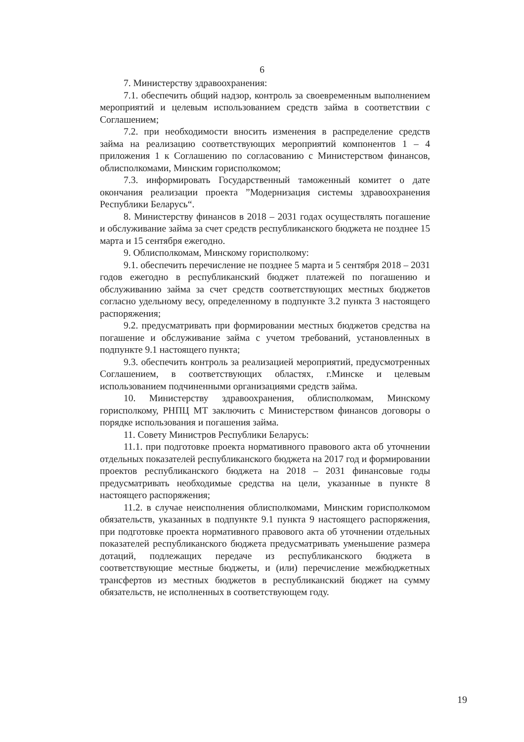6
7. Министерству здравоохранения:
7.1. обеспечить общий надзор, контроль за своевременным выполнением мероприятий и целевым использованием средств займа в соответствии с Соглашением;
7.2. при необходимости вносить изменения в распределение средств займа на реализацию соответствующих мероприятий компонентов 1 – 4 приложения 1 к Соглашению по согласованию с Министерством финансов, облисполкомами, Минским горисполкомом;
7.3. информировать Государственный таможенный комитет о дате окончания реализации проекта ”Модернизация системы здравоохранения Республики Беларусь“.
8. Министерству финансов в 2018 – 2031 годах осуществлять погашение и обслуживание займа за счет средств республиканского бюджета не позднее 15 марта и 15 сентября ежегодно.
9. Облисполкомам, Минскому горисполкому:
9.1. обеспечить перечисление не позднее 5 марта и 5 сентября 2018 – 2031 годов ежегодно в республиканский бюджет платежей по погашению и обслуживанию займа за счет средств соответствующих местных бюджетов согласно удельному весу, определенному в подпункте 3.2 пункта 3 настоящего распоряжения;
9.2. предусматривать при формировании местных бюджетов средства на погашение и обслуживание займа с учетом требований, установленных в подпункте 9.1 настоящего пункта;
9.3. обеспечить контроль за реализацией мероприятий, предусмотренных Соглашением, в соответствующих областях, г.Минске и целевым использованием подчиненными организациями средств займа.
10. Министерству здравоохранения, облисполкомам, Минскому горисполкому, РНПЦ МТ заключить с Министерством финансов договоры о порядке использования и погашения займа.
11. Совету Министров Республики Беларусь:
11.1. при подготовке проекта нормативного правового акта об уточнении отдельных показателей республиканского бюджета на 2017 год и формировании проектов республиканского бюджета на 2018 – 2031 финансовые годы предусматривать необходимые средства на цели, указанные в пункте 8 настоящего распоряжения;
11.2. в случае неисполнения облисполкомами, Минским горисполкомом обязательств, указанных в подпункте 9.1 пункта 9 настоящего распоряжения, при подготовке проекта нормативного правового акта об уточнении отдельных показателей республиканского бюджета предусматривать уменьшение размера дотаций, подлежащих передаче из республиканского бюджета в соответствующие местные бюджеты, и (или) перечисление межбюджетных трансфертов из местных бюджетов в республиканский бюджет на сумму обязательств, не исполненных в соответствующем году.
19